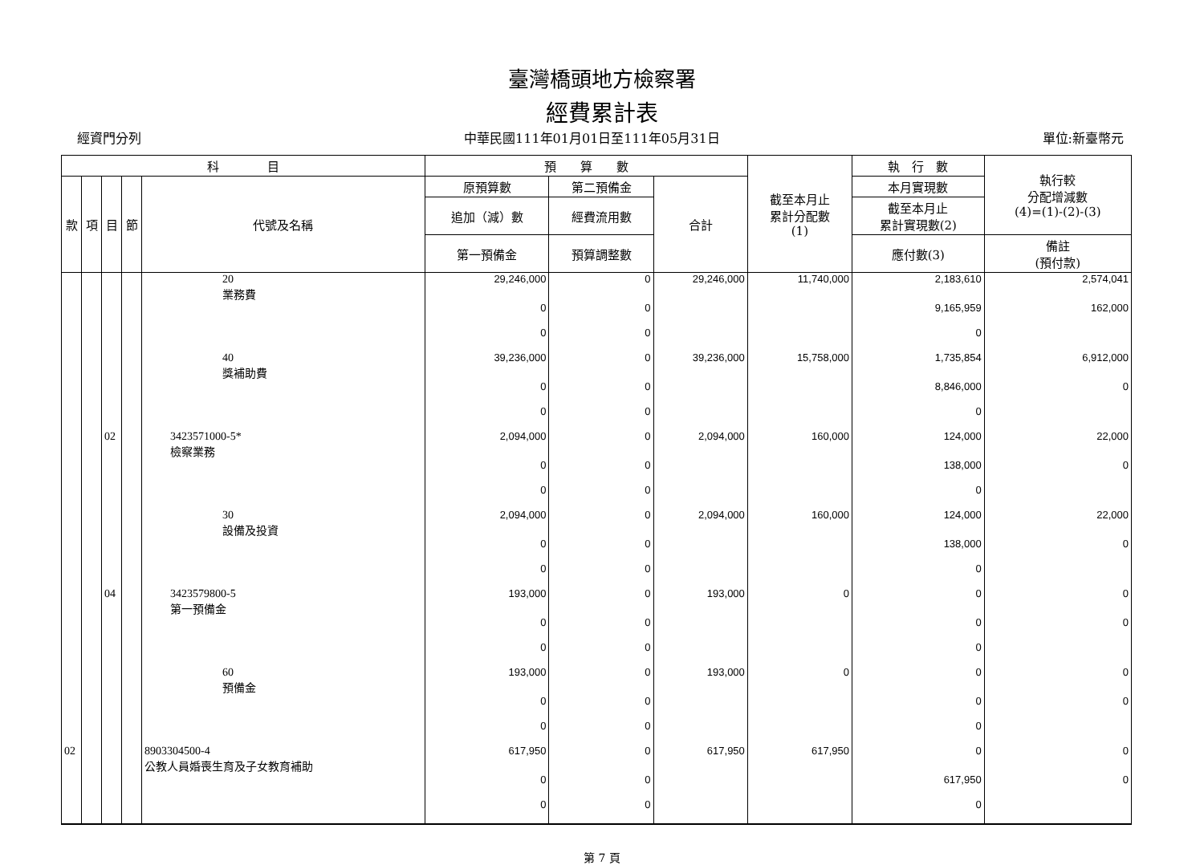臺灣橋頭地方檢察署
經費累計表
經資門分列 中華民國111年01月01日至111年05月31日 單位:新臺幣元
| 科 目 | | | | | 預 算 數 | | | 截至本月止 累計分配數 (1) | 執 行 數 | 執行較 分配增減數 (4)=(1)-(2)-(3) |
| --- | --- | --- | --- | --- | --- | --- | --- | --- | --- | --- |
| 款 | 項 | 目 | 節 | 代號及名稱 | 原預算數 | 第二預備金 | 合計 | | 本月實現數 | |
| | | | | | 追加（減）數 | 經費流用數 | | | 截至本月止 累計實現數(2) | |
| | | | | | 第一預備金 | 預算調整數 | | | 應付數(3) | 備註 (預付款) |
| | | | | 20 業務費 | 29,246,000 | 0 | 29,246,000 | 11,740,000 | 2,183,610 | 2,574,041 |
| | | | | | 0 | 0 | | | 9,165,959 | 162,000 |
| | | | | | 0 | 0 | | | 0 | |
| | | | | 40 獎補助費 | 39,236,000 | 0 | 39,236,000 | 15,758,000 | 1,735,854 | 6,912,000 |
| | | | | | 0 | 0 | | | 8,846,000 | 0 |
| | | | | | 0 | 0 | | | 0 | |
| | | 02 | | 3423571000-5* 檢察業務 | 2,094,000 | 0 | 2,094,000 | 160,000 | 124,000 | 22,000 |
| | | | | | 0 | 0 | | | 138,000 | 0 |
| | | | | | 0 | 0 | | | 0 | |
| | | | | 30 設備及投資 | 2,094,000 | 0 | 2,094,000 | 160,000 | 124,000 | 22,000 |
| | | | | | 0 | 0 | | | 138,000 | 0 |
| | | | | | 0 | 0 | | | 0 | |
| | | 04 | | 3423579800-5 第一預備金 | 193,000 | 0 | 193,000 | 0 | 0 | 0 |
| | | | | | 0 | 0 | | | 0 | 0 |
| | | | | | 0 | 0 | | | 0 | |
| | | | | 60 預備金 | 193,000 | 0 | 193,000 | 0 | 0 | 0 |
| | | | | | 0 | 0 | | | 0 | 0 |
| | | | | | 0 | 0 | | | 0 | |
| 02 | | | | 8903304500-4 公教人員婚喪生育及子女教育補助 | 617,950 | 0 | 617,950 | 617,950 | 0 | 0 |
| | | | | | 0 | 0 | | | 617,950 | 0 |
| | | | | | 0 | 0 | | | 0 | |
第 7 頁